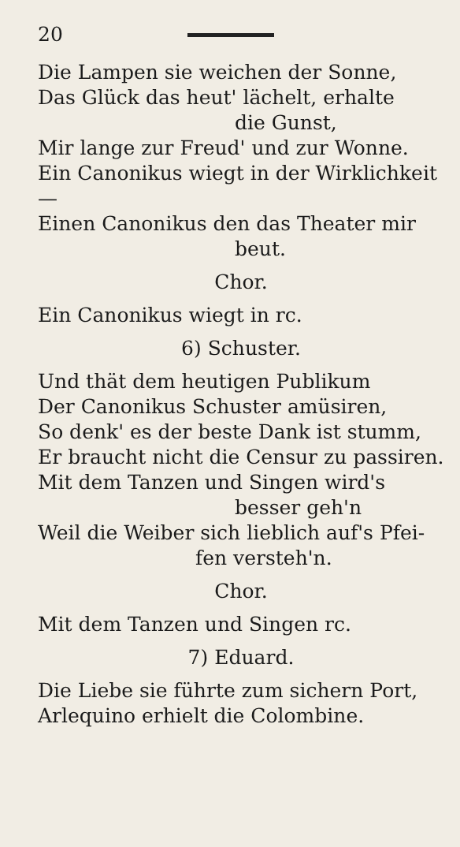20
Die Lampen sie weichen der Sonne,
Das Glück das heut' lächelt, erhalte
die Gunst,
Mir lange zur Freud' und zur Wonne.
Ein Canonikus wiegt in der Wirklichkeit —
Einen Canonikus den das Theater mir
beut.
Chor.
Ein Canonikus wiegt in rc.
6) Schuster.
Und thät dem heutigen Publikum
Der Canonikus Schuster amüsiren,
So denk' es der beste Dank ist stumm,
Er braucht nicht die Censur zu passiren.
Mit dem Tanzen und Singen wird's
besser geh'n
Weil die Weiber sich lieblich auf's Pfei-
fen versteh'n.
Chor.
Mit dem Tanzen und Singen rc.
7) Eduard.
Die Liebe sie führte zum sichern Port,
Arlequino erhielt die Colombine.